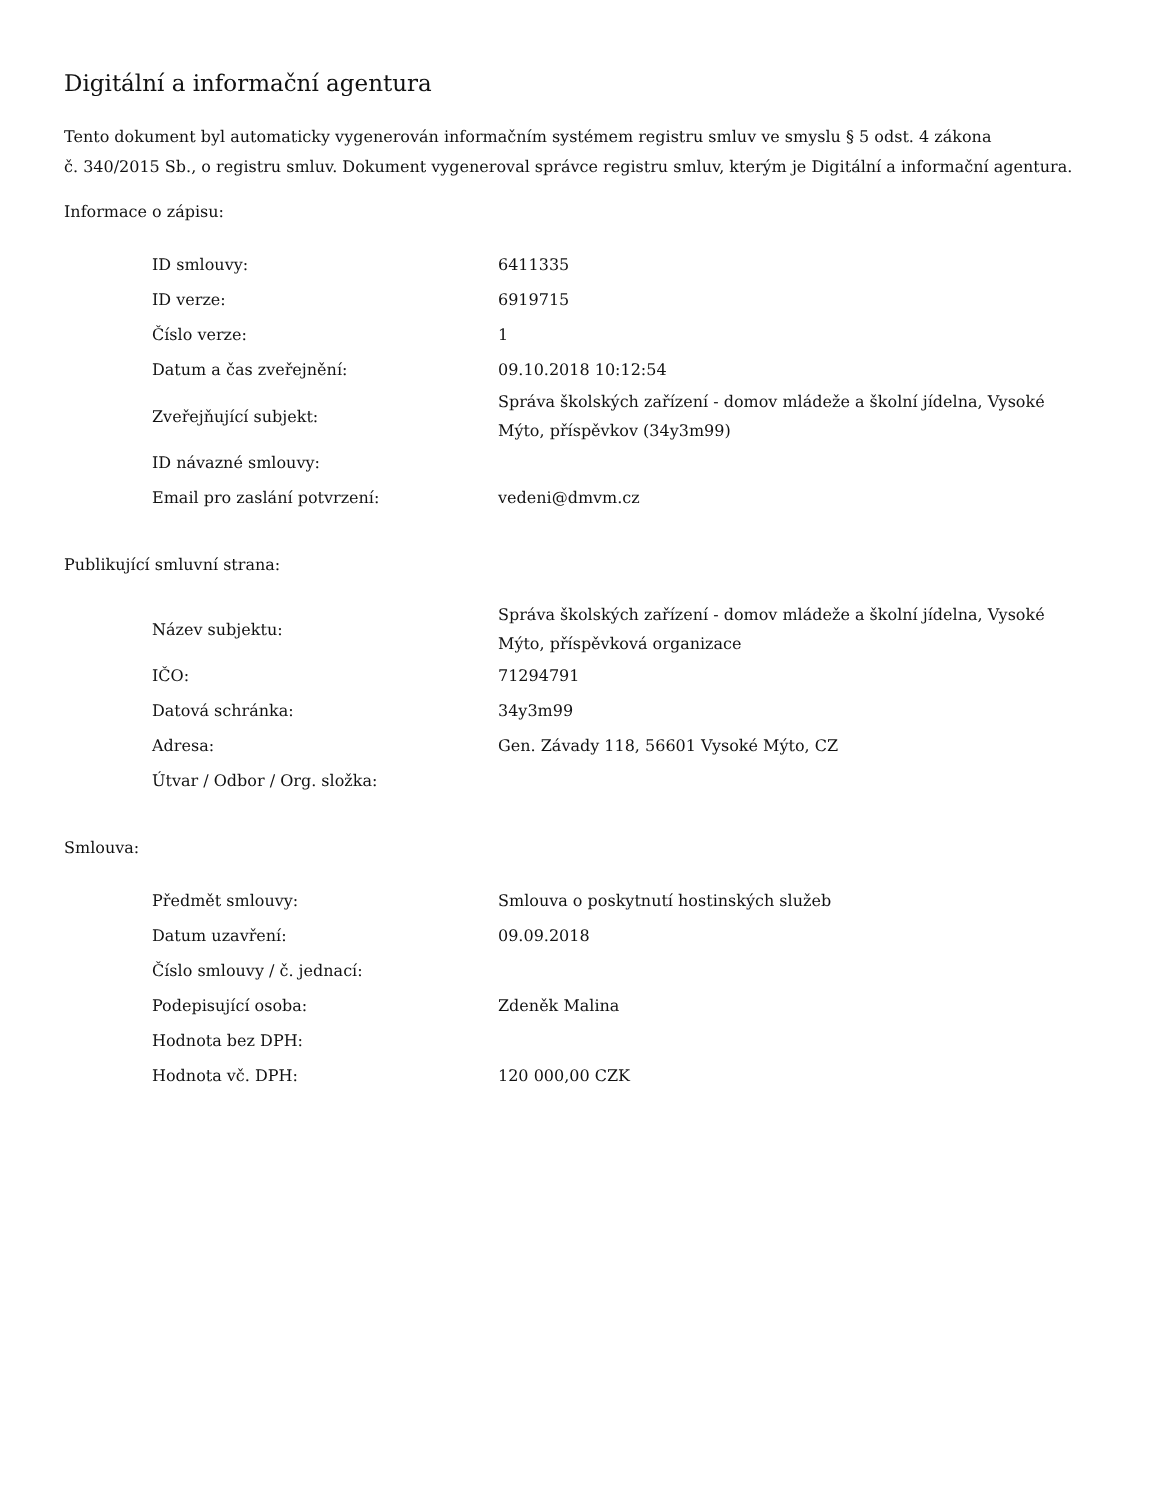Digitální a informační agentura
Tento dokument byl automaticky vygenerován informačním systémem registru smluv ve smyslu § 5 odst. 4 zákona
č. 340/2015 Sb., o registru smluv. Dokument vygeneroval správce registru smluv, kterým je Digitální a informační agentura.
Informace o zápisu:
| ID smlouvy: | 6411335 |
| ID verze: | 6919715 |
| Číslo verze: | 1 |
| Datum a čas zveřejnění: | 09.10.2018 10:12:54 |
| Zveřejňující subjekt: | Správa školských zařízení - domov mládeže a školní jídelna, Vysoké Mýto, příspěvkov (34y3m99) |
| ID návazné smlouvy: | |
| Email pro zaslání potvrzení: | vedeni@dmvm.cz |
Publikující smluvní strana:
| Název subjektu: | Správa školských zařízení - domov mládeže a školní jídelna, Vysoké Mýto, příspěvková organizace |
| IČO: | 71294791 |
| Datová schránka: | 34y3m99 |
| Adresa: | Gen. Závady 118, 56601 Vysoké Mýto, CZ |
| Útvar / Odbor / Org. složka: | |
Smlouva:
| Předmět smlouvy: | Smlouva o poskytnutí hostinských služeb |
| Datum uzavření: | 09.09.2018 |
| Číslo smlouvy / č. jednací: | |
| Podepisující osoba: | Zdeněk Malina |
| Hodnota bez DPH: | |
| Hodnota vč. DPH: | 120 000,00 CZK |